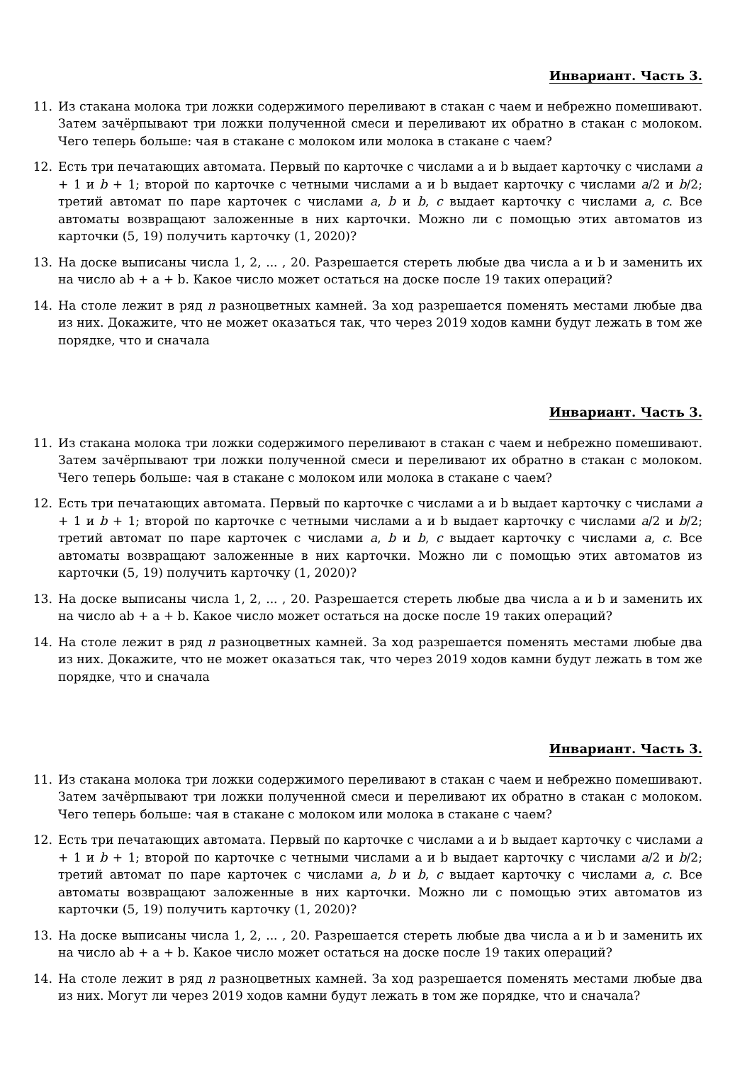Инвариант. Часть 3.
11. Из стакана молока три ложки содержимого переливают в стакан с чаем и небрежно помешивают. Затем зачёрпывают три ложки полученной смеси и переливают их обратно в стакан с молоком. Чего теперь больше: чая в стакане с молоком или молока в стакане с чаем?
12. Есть три печатающих автомата. Первый по карточке с числами a и b выдает карточку с числами a + 1 и b + 1; второй по карточке с четными числами a и b выдает карточку с числами a/2 и b/2; третий автомат по паре карточек с числами a, b и b, c выдает карточку с числами a, c. Все автоматы возвращают заложенные в них карточки. Можно ли с помощью этих автоматов из карточки (5, 19) получить карточку (1, 2020)?
13. На доске выписаны числа 1, 2, ... , 20. Разрешается стереть любые два числа a и b и заменить их на число ab + a + b. Какое число может остаться на доске после 19 таких операций?
14. На столе лежит в ряд n разноцветных камней. За ход разрешается поменять местами любые два из них. Докажите, что не может оказаться так, что через 2019 ходов камни будут лежать в том же порядке, что и сначала
Инвариант. Часть 3.
11. Из стакана молока три ложки содержимого переливают в стакан с чаем и небрежно помешивают. Затем зачёрпывают три ложки полученной смеси и переливают их обратно в стакан с молоком. Чего теперь больше: чая в стакане с молоком или молока в стакане с чаем?
12. Есть три печатающих автомата. Первый по карточке с числами a и b выдает карточку с числами a + 1 и b + 1; второй по карточке с четными числами a и b выдает карточку с числами a/2 и b/2; третий автомат по паре карточек с числами a, b и b, c выдает карточку с числами a, c. Все автоматы возвращают заложенные в них карточки. Можно ли с помощью этих автоматов из карточки (5, 19) получить карточку (1, 2020)?
13. На доске выписаны числа 1, 2, ... , 20. Разрешается стереть любые два числа a и b и заменить их на число ab + a + b. Какое число может остаться на доске после 19 таких операций?
14. На столе лежит в ряд n разноцветных камней. За ход разрешается поменять местами любые два из них. Докажите, что не может оказаться так, что через 2019 ходов камни будут лежать в том же порядке, что и сначала
Инвариант. Часть 3.
11. Из стакана молока три ложки содержимого переливают в стакан с чаем и небрежно помешивают. Затем зачёрпывают три ложки полученной смеси и переливают их обратно в стакан с молоком. Чего теперь больше: чая в стакане с молоком или молока в стакане с чаем?
12. Есть три печатающих автомата. Первый по карточке с числами a и b выдает карточку с числами a + 1 и b + 1; второй по карточке с четными числами a и b выдает карточку с числами a/2 и b/2; третий автомат по паре карточек с числами a, b и b, c выдает карточку с числами a, c. Все автоматы возвращают заложенные в них карточки. Можно ли с помощью этих автоматов из карточки (5, 19) получить карточку (1, 2020)?
13. На доске выписаны числа 1, 2, ... , 20. Разрешается стереть любые два числа a и b и заменить их на число ab + a + b. Какое число может остаться на доске после 19 таких операций?
14. На столе лежит в ряд n разноцветных камней. За ход разрешается поменять местами любые два из них. Могут ли через 2019 ходов камни будут лежать в том же порядке, что и сначала?